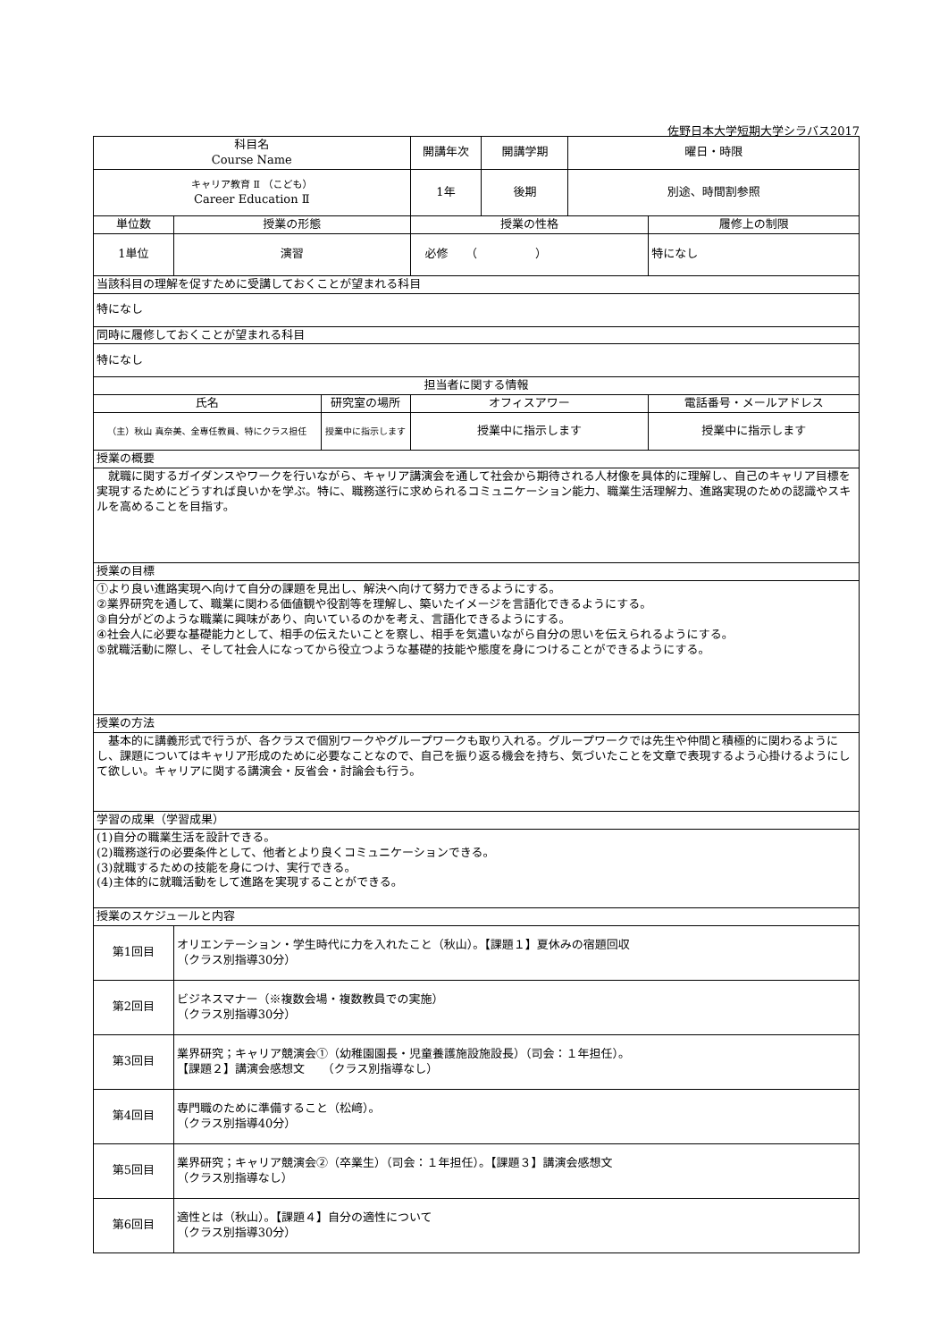佐野日本大学短期大学シラバス2017
| 科目名 Course Name | | | 開講年次 | 開講学期 | 曜日・時限 | |
| --- | --- | --- | --- | --- | --- | --- |
| キャリア教育 Ⅱ （こども） Career Education Ⅱ | | | 1年 | 後期 | 別途、時間割参照 | |
| 単位数 | 授業の形態 | | 授業の性格 | | | 履修上の制限 |
| 1単位 | 演習 | | 必修 （ ） | | | 特になし |
| 当該科目の理解を促すために受講しておくことが望まれる科目 | | | | | | |
| 特になし | | | | | | |
| 同時に履修しておくことが望まれる科目 | | | | | | |
| 特になし | | | | | | |
| 担当者に関する情報 | | | | | | |
| 氏名 | | 研究室の場所 | オフィスアワー | | | 電話番号・メールアドレス |
| （主）秋山 真奈美、全専任教員、特にクラス担任 | | 授業中に指示します | 授業中に指示します | | | 授業中に指示します |
| 授業の概要 | | | | | | |
| 就職に関するガイダンスやワークを行いながら、キャリア講演会を通して社会から期待される人材像を具体的に理解し、自己のキャリア目標を実現するためにどうすれば良いかを学ぶ。特に、職務遂行に求められるコミュニケーション能力、職業生活理解力、進路実現のための認識やスキルを高めることを目指す。 | | | | | | |
| 授業の目標 | | | | | | |
| ①より良い進路実現へ向けて自分の課題を見出し、解決へ向けて努力できるようにする。 ②業界研究を通して、職業に関わる価値観や役割等を理解し、築いたイメージを言語化できるようにする。 ③自分がどのような職業に興味があり、向いているのかを考え、言語化できるようにする。 ④社会人に必要な基礎能力として、相手の伝えたいことを察し、相手を気遣いながら自分の思いを伝えられるようにする。 ⑤就職活動に際し、そして社会人になってから役立つような基礎的技能や態度を身につけることができるようにする。 | | | | | | |
| 授業の方法 | | | | | | |
| 基本的に講義形式で行うが、各クラスで個別ワークやグループワークも取り入れる。グループワークでは先生や仲間と積極的に関わるようにし、課題についてはキャリア形成のために必要なことなので、自己を振り返る機会を持ち、気づいたことを文章で表現するよう心掛けるようにして欲しい。キャリアに関する講演会・反省会・討論会も行う。 | | | | | | |
| 学習の成果（学習成果） | | | | | | |
| (1)自分の職業生活を設計できる。 (2)職務遂行の必要条件として、他者とより良くコミュニケーションできる。 (3)就職するための技能を身につけ、実行できる。 (4)主体的に就職活動をして進路を実現することができる。 | | | | | | |
| 授業のスケジュールと内容 | | | | | | |
| 第1回目 | オリエンテーション・学生時代に力を入れたこと（秋山）。【課題１】夏休みの宿題回収 （クラス別指導30分） | | | | | |
| 第2回目 | ビジネスマナー（※複数会場・複数教員での実施） （クラス別指導30分） | | | | | |
| 第3回目 | 業界研究；キャリア競演会①（幼稚園園長・児童養護施設施設長）（司会：１年担任）。 【課題２】講演会感想文 （クラス別指導なし） | | | | | |
| 第4回目 | 専門職のために準備すること（松﨑）。 （クラス別指導40分） | | | | | |
| 第5回目 | 業界研究；キャリア競演会②（卒業生）（司会：１年担任）。【課題３】講演会感想文 （クラス別指導なし） | | | | | |
| 第6回目 | 適性とは（秋山）。【課題４】自分の適性について （クラス別指導30分） | | | | | |